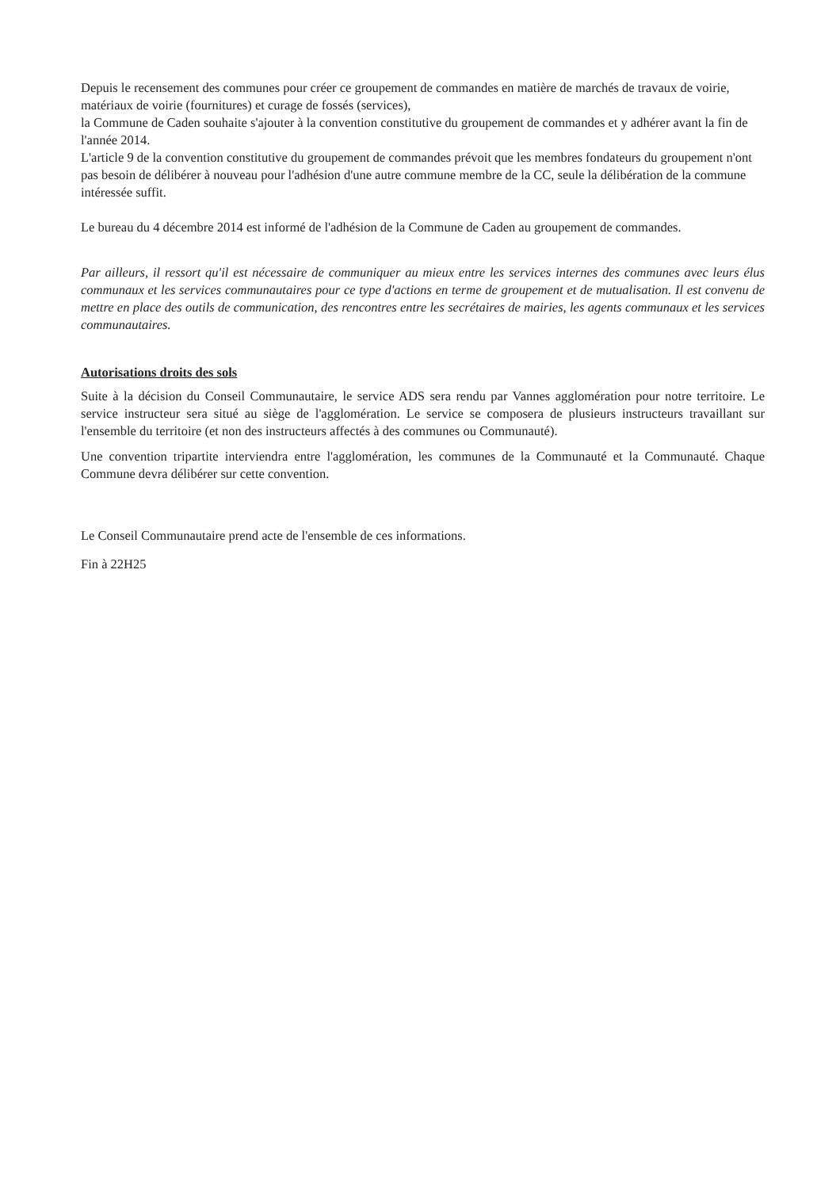Depuis le recensement des communes pour créer ce groupement de commandes en matière de marchés de travaux de voirie, matériaux de voirie (fournitures) et curage de fossés (services),
la Commune de Caden souhaite s'ajouter à la convention constitutive du groupement de commandes et y adhérer avant la fin de l'année 2014.
L'article 9 de la convention constitutive du groupement de commandes prévoit que les membres fondateurs du groupement n'ont pas besoin de délibérer à nouveau pour l'adhésion d'une autre commune membre de la CC, seule la délibération de la commune intéressée suffit.
Le bureau du 4 décembre 2014 est informé de l'adhésion de la Commune de Caden au groupement de commandes.
Par ailleurs, il ressort qu'il est nécessaire de communiquer au mieux entre les services internes des communes avec leurs élus communaux et les services communautaires pour ce type d'actions en terme de groupement et de mutualisation. Il est convenu de mettre en place des outils de communication, des rencontres entre les secrétaires de mairies, les agents communaux et les services communautaires.
Autorisations droits des sols
Suite à la décision du Conseil Communautaire, le service ADS sera rendu par Vannes agglomération pour notre territoire. Le service instructeur sera situé au siège de l'agglomération. Le service se composera de plusieurs instructeurs travaillant sur l'ensemble du territoire (et non des instructeurs affectés à des communes ou Communauté).
Une convention tripartite interviendra entre l'agglomération, les communes de la Communauté et la Communauté. Chaque Commune devra délibérer sur cette convention.
Le Conseil Communautaire prend acte de l'ensemble de ces informations.
Fin à 22H25